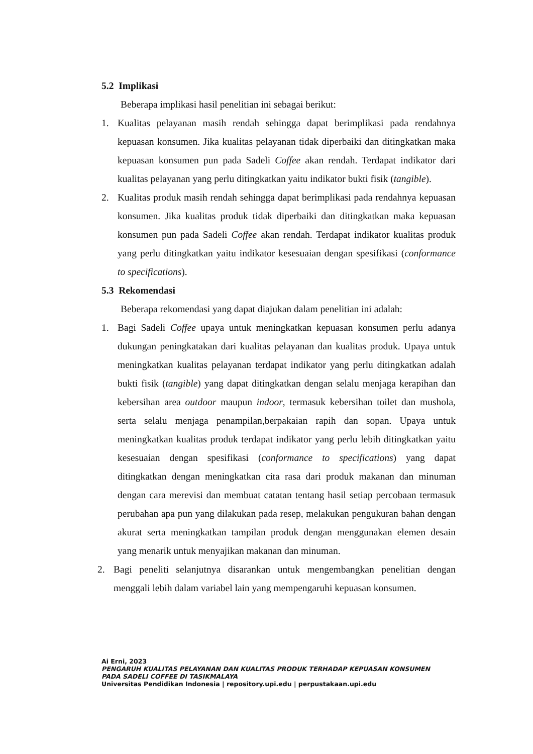5.2 Implikasi
Beberapa implikasi hasil penelitian ini sebagai berikut:
1. Kualitas pelayanan masih rendah sehingga dapat berimplikasi pada rendahnya kepuasan konsumen. Jika kualitas pelayanan tidak diperbaiki dan ditingkatkan maka kepuasan konsumen pun pada Sadeli Coffee akan rendah. Terdapat indikator dari kualitas pelayanan yang perlu ditingkatkan yaitu indikator bukti fisik (tangible).
2. Kualitas produk masih rendah sehingga dapat berimplikasi pada rendahnya kepuasan konsumen. Jika kualitas produk tidak diperbaiki dan ditingkatkan maka kepuasan konsumen pun pada Sadeli Coffee akan rendah. Terdapat indikator kualitas produk yang perlu ditingkatkan yaitu indikator kesesuaian dengan spesifikasi (conformance to specifications).
5.3 Rekomendasi
Beberapa rekomendasi yang dapat diajukan dalam penelitian ini adalah:
1. Bagi Sadeli Coffee upaya untuk meningkatkan kepuasan konsumen perlu adanya dukungan peningkatakan dari kualitas pelayanan dan kualitas produk. Upaya untuk meningkatkan kualitas pelayanan terdapat indikator yang perlu ditingkatkan adalah bukti fisik (tangible) yang dapat ditingkatkan dengan selalu menjaga kerapihan dan kebersihan area outdoor maupun indoor, termasuk kebersihan toilet dan mushola, serta selalu menjaga penampilan,berpakaian rapih dan sopan. Upaya untuk meningkatkan kualitas produk terdapat indikator yang perlu lebih ditingkatkan yaitu kesesuaian dengan spesifikasi (conformance to specifications) yang dapat ditingkatkan dengan meningkatkan cita rasa dari produk makanan dan minuman dengan cara merevisi dan membuat catatan tentang hasil setiap percobaan termasuk perubahan apa pun yang dilakukan pada resep, melakukan pengukuran bahan dengan akurat serta meningkatkan tampilan produk dengan menggunakan elemen desain yang menarik untuk menyajikan makanan dan minuman.
2. Bagi peneliti selanjutnya disarankan untuk mengembangkan penelitian dengan menggali lebih dalam variabel lain yang mempengaruhi kepuasan konsumen.
Ai Erni, 2023
PENGARUH KUALITAS PELAYANAN DAN KUALITAS PRODUK TERHADAP KEPUASAN KONSUMEN
PADA SADELI COFFEE DI TASIKMALAYA
Universitas Pendidikan Indonesia | repository.upi.edu | perpustakaan.upi.edu